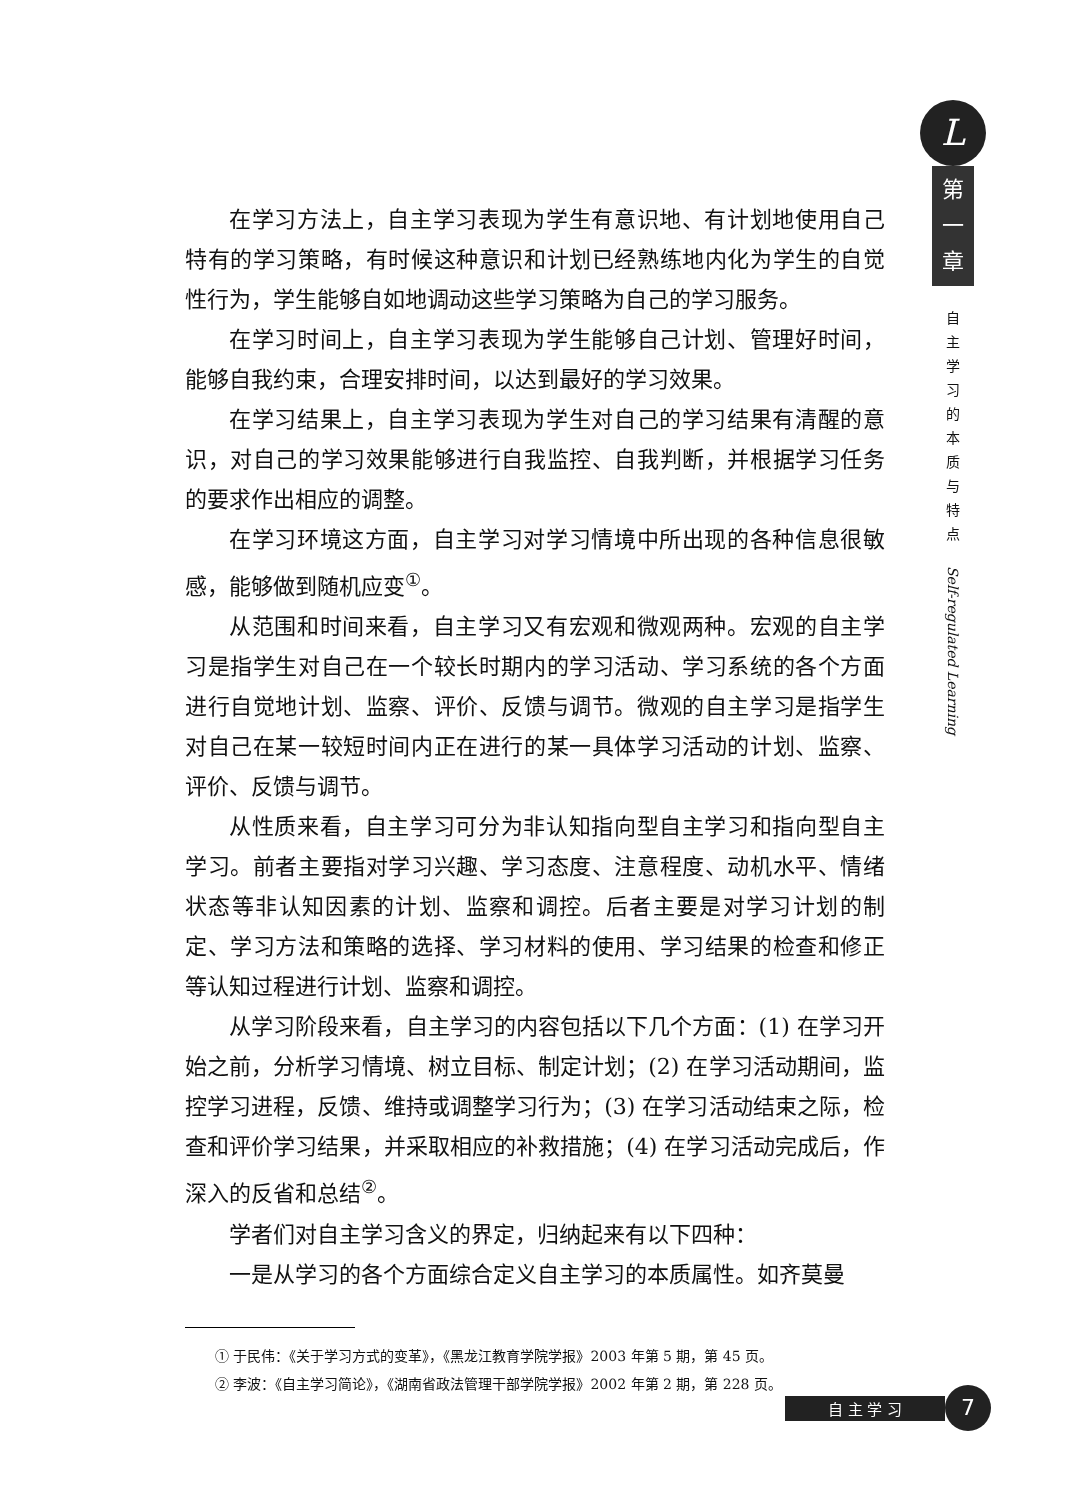在学习方法上，自主学习表现为学生有意识地、有计划地使用自己特有的学习策略，有时候这种意识和计划已经熟练地内化为学生的自觉性行为，学生能够自如地调动这些学习策略为自己的学习服务。
在学习时间上，自主学习表现为学生能够自己计划、管理好时间，能够自我约束，合理安排时间，以达到最好的学习效果。
在学习结果上，自主学习表现为学生对自己的学习结果有清醒的意识，对自己的学习效果能够进行自我监控、自我判断，并根据学习任务的要求作出相应的调整。
在学习环境这方面，自主学习对学习情境中所出现的各种信息很敏感，能够做到随机应变<sup>①</sup>。
从范围和时间来看，自主学习又有宏观和微观两种。宏观的自主学习是指学生对自己在一个较长时期内的学习活动、学习系统的各个方面进行自觉地计划、监察、评价、反馈与调节。微观的自主学习是指学生对自己在某一较短时间内正在进行的某一具体学习活动的计划、监察、评价、反馈与调节。
从性质来看，自主学习可分为非认知指向型自主学习和指向型自主学习。前者主要指对学习兴趣、学习态度、注意程度、动机水平、情绪状态等非认知因素的计划、监察和调控。后者主要是对学习计划的制定、学习方法和策略的选择、学习材料的使用、学习结果的检查和修正等认知过程进行计划、监察和调控。
从学习阶段来看，自主学习的内容包括以下几个方面：(1) 在学习开始之前，分析学习情境、树立目标、制定计划；(2) 在学习活动期间，监控学习进程，反馈、维持或调整学习行为；(3) 在学习活动结束之际，检查和评价学习结果，并采取相应的补救措施；(4) 在学习活动完成后，作深入的反省和总结<sup>②</sup>。
学者们对自主学习含义的界定，归纳起来有以下四种：
一是从学习的各个方面综合定义自主学习的本质属性。如齐莫曼
① 于民伟：《关于学习方式的变革》，《黑龙江教育学院学报》2003 年第 5 期，第 45 页。
② 李波：《自主学习简论》，《湖南省政法管理干部学院学报》2002 年第 2 期，第 228 页。
L
第
一
章
自主学习的本质与特点
Self-regulated Learning
自 主 学 习
7